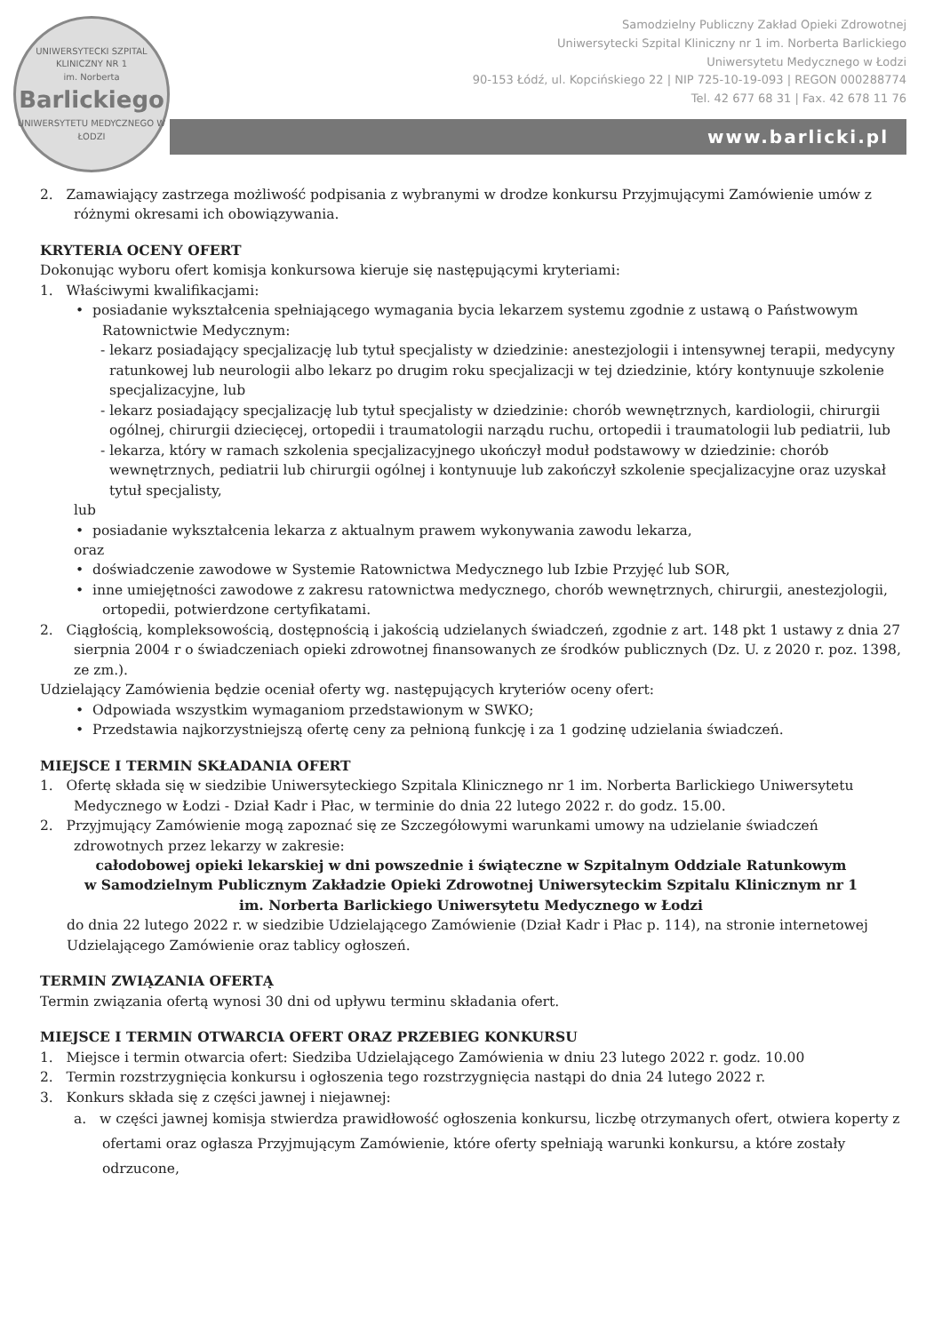UNIWERSYTECKI SZPITAL KLINICZNY NR 1
im. Norberta
Barlickiego
UNIWERSYTETU MEDYCZNEGO W ŁODZI
Samodzielny Publiczny Zakład Opieki Zdrowotnej
Uniwersytecki Szpital Kliniczny nr 1 im. Norberta Barlickiego
Uniwersytetu Medycznego w Łodzi
90-153 Łódź, ul. Kopcińskiego 22 | NIP 725-10-19-093 | REGON 000288774
Tel. 42 677 68 31 | Fax. 42 678 11 76
www.barlicki.pl
2. Zamawiający zastrzega możliwość podpisania z wybranymi w drodze konkursu Przyjmującymi Zamówienie umów z różnymi okresami ich obowiązywania.
KRYTERIA OCENY OFERT
Dokonując wyboru ofert komisja konkursowa kieruje się następującymi kryteriami:
1. Właściwymi kwalifikacjami:
• posiadanie wykształcenia spełniającego wymagania bycia lekarzem systemu zgodnie z ustawą o Państwowym Ratownictwie Medycznym:
- lekarz posiadający specjalizację lub tytuł specjalisty w dziedzinie: anestezjologii i intensywnej terapii, medycyny ratunkowej lub neurologii albo lekarz po drugim roku specjalizacji w tej dziedzinie, który kontynuuje szkolenie specjalizacyjne, lub
- lekarz posiadający specjalizację lub tytuł specjalisty w dziedzinie: chorób wewnętrznych, kardiologii, chirurgii ogólnej, chirurgii dziecięcej, ortopedii i traumatologii narządu ruchu, ortopedii i traumatologii lub pediatrii, lub
- lekarza, który w ramach szkolenia specjalizacyjnego ukończył moduł podstawowy w dziedzinie: chorób wewnętrznych, pediatrii lub chirurgii ogólnej i kontynuuje lub zakończył szkolenie specjalizacyjne oraz uzyskał tytuł specjalisty,
lub
• posiadanie wykształcenia lekarza z aktualnym prawem wykonywania zawodu lekarza,
oraz
• doświadczenie zawodowe w Systemie Ratownictwa Medycznego lub Izbie Przyjęć lub SOR,
• inne umiejętności zawodowe z zakresu ratownictwa medycznego, chorób wewnętrznych, chirurgii, anestezjologii, ortopedii, potwierdzone certyfikatami.
2. Ciągłością, kompleksowością, dostępnością i jakością udzielanych świadczeń, zgodnie z art. 148 pkt 1 ustawy z dnia 27 sierpnia 2004 r o świadczeniach opieki zdrowotnej finansowanych ze środków publicznych (Dz. U. z 2020 r. poz. 1398, ze zm.).
Udzielający Zamówienia będzie oceniał oferty wg. następujących kryteriów oceny ofert:
• Odpowiada wszystkim wymaganiom przedstawionym w SWKO;
• Przedstawia najkorzystniejszą ofertę ceny za pełnioną funkcję i za 1 godzinę udzielania świadczeń.
MIEJSCE I TERMIN SKŁADANIA OFERT
1. Ofertę składa się w siedzibie Uniwersyteckiego Szpitala Klinicznego nr 1 im. Norberta Barlickiego Uniwersytetu Medycznego w Łodzi - Dział Kadr i Płac, w terminie do dnia 22 lutego 2022 r. do godz. 15.00.
2. Przyjmujący Zamówienie mogą zapoznać się ze Szczegółowymi warunkami umowy na udzielanie świadczeń zdrowotnych przez lekarzy w zakresie:
całodobowej opieki lekarskiej w dni powszednie i świąteczne w Szpitalnym Oddziale Ratunkowym
w Samodzielnym Publicznym Zakładzie Opieki Zdrowotnej Uniwersyteckim Szpitalu Klinicznym nr 1
im. Norberta Barlickiego Uniwersytetu Medycznego w Łodzi
do dnia 22 lutego 2022 r. w siedzibie Udzielającego Zamówienie (Dział Kadr i Płac p. 114), na stronie internetowej Udzielającego Zamówienie oraz tablicy ogłoszeń.
TERMIN ZWIĄZANIA OFERTĄ
Termin związania ofertą wynosi 30 dni od upływu terminu składania ofert.
MIEJSCE I TERMIN OTWARCIA OFERT ORAZ PRZEBIEG KONKURSU
1. Miejsce i termin otwarcia ofert: Siedziba Udzielającego Zamówienia w dniu 23 lutego 2022 r. godz. 10.00
2. Termin rozstrzygnięcia konkursu i ogłoszenia tego rozstrzygnięcia nastąpi do dnia 24 lutego 2022 r.
3. Konkurs składa się z części jawnej i niejawnej:
a. w części jawnej komisja stwierdza prawidłowość ogłoszenia konkursu, liczbę otrzymanych ofert, otwiera koperty z ofertami oraz ogłasza Przyjmującym Zamówienie, które oferty spełniają warunki konkursu, a które zostały odrzucone,